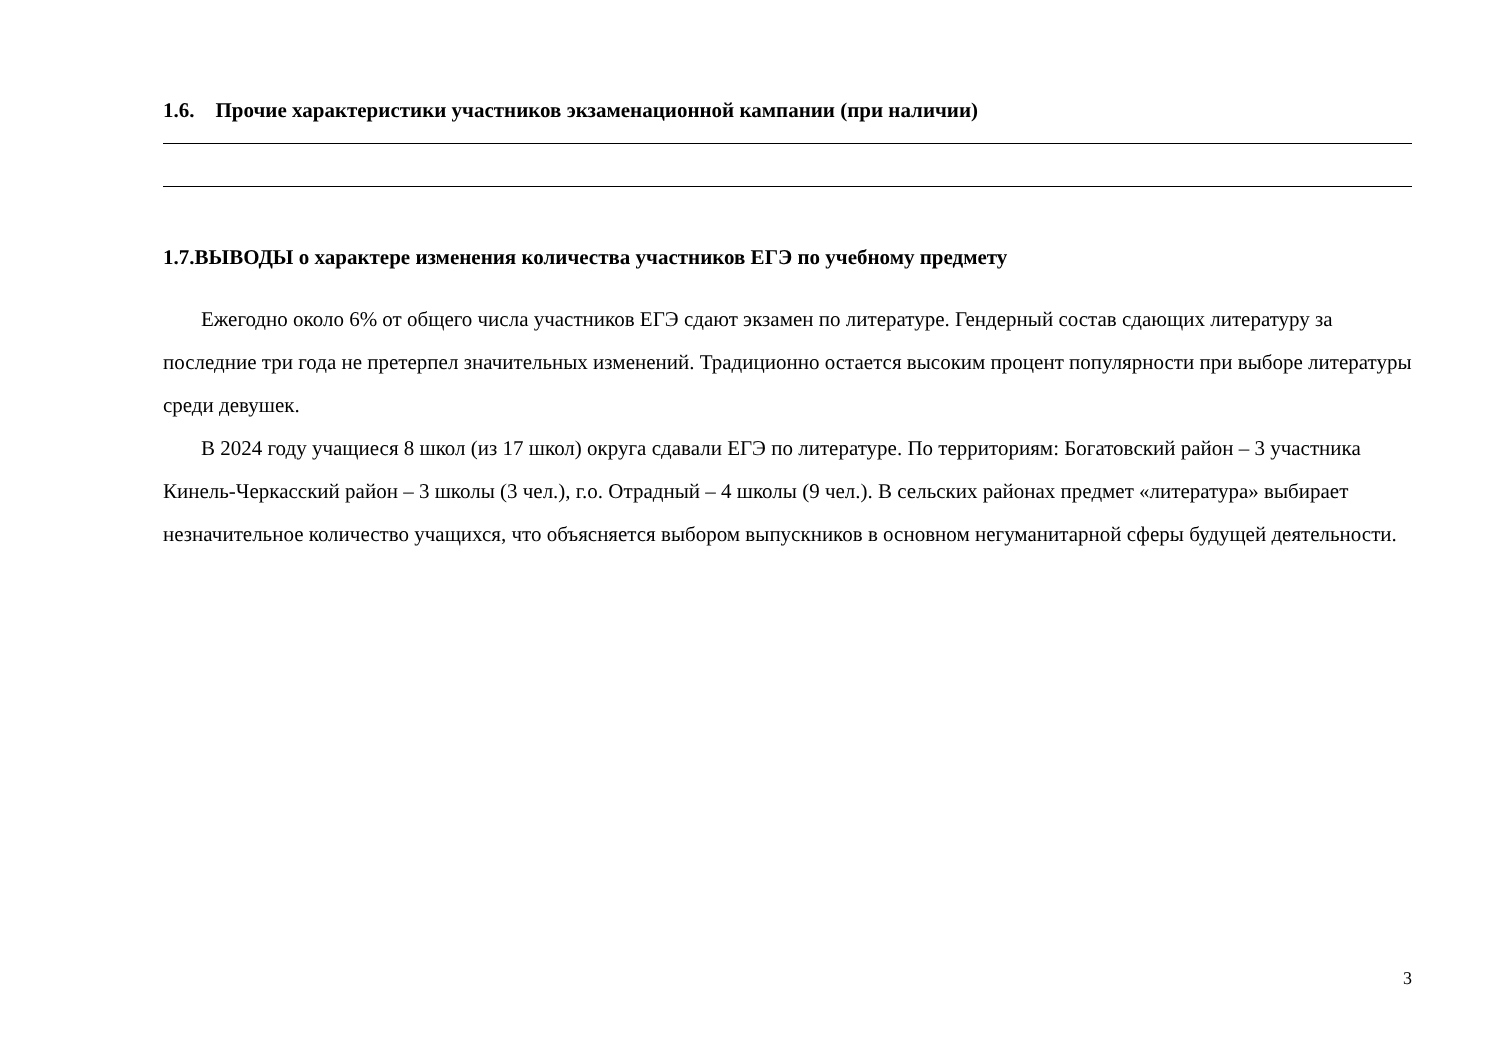1.6. Прочие характеристики участников экзаменационной кампании (при наличии)
1.7.ВЫВОДЫ о характере изменения количества участников ЕГЭ по учебному предмету
Ежегодно около 6% от общего числа участников ЕГЭ сдают экзамен по литературе. Гендерный состав сдающих литературу за последние три года не претерпел значительных изменений. Традиционно остается высоким процент популярности при выборе литературы среди девушек.
В 2024 году учащиеся 8 школ (из 17 школ) округа сдавали ЕГЭ по литературе. По территориям: Богатовский район – 3 участника Кинель-Черкасский район – 3 школы (3 чел.), г.о. Отрадный – 4 школы (9 чел.). В сельских районах предмет «литература» выбирает незначительное количество учащихся, что объясняется выбором выпускников в основном негуманитарной сферы будущей деятельности.
3